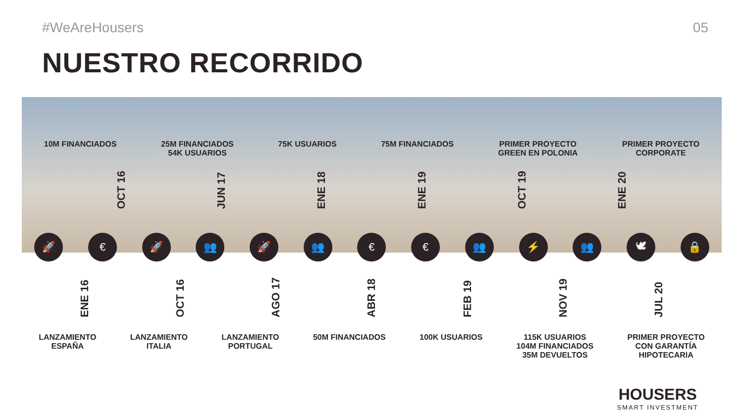#WeAreHousers 05
NUESTRO RECORRIDO
10M FINANCIADOS 25M FINANCIADOS
54K USUARIOS 75K USUARIOS 75M FINANCIADOS PRIMER PROYECTO
GREEN EN POLONIA PRIMER PROYECTO
CORPORATE
OCT 16 JUN 17 ENE 18 ENE 19 OCT 19 ENE 20
🚀 € 🚀 👥 🚀 👥 € € 👥 ⚡ 👥 🕊 🔒
ENE 16 OCT 16 AGO 17 ABR 18 FEB 19 NOV 19 JUL 20
LANZAMIENTO
ESPAÑA LANZAMIENTO
ITALIA LANZAMIENTO
PORTUGAL 50M FINANCIADOS 100K USUARIOS 115K USUARIOS
104M FINANCIADOS
35M DEVUELTOS PRIMER PROYECTO
CON GARANTÍA
HIPOTECARIA
HOUSERS
SMART INVESTMENT